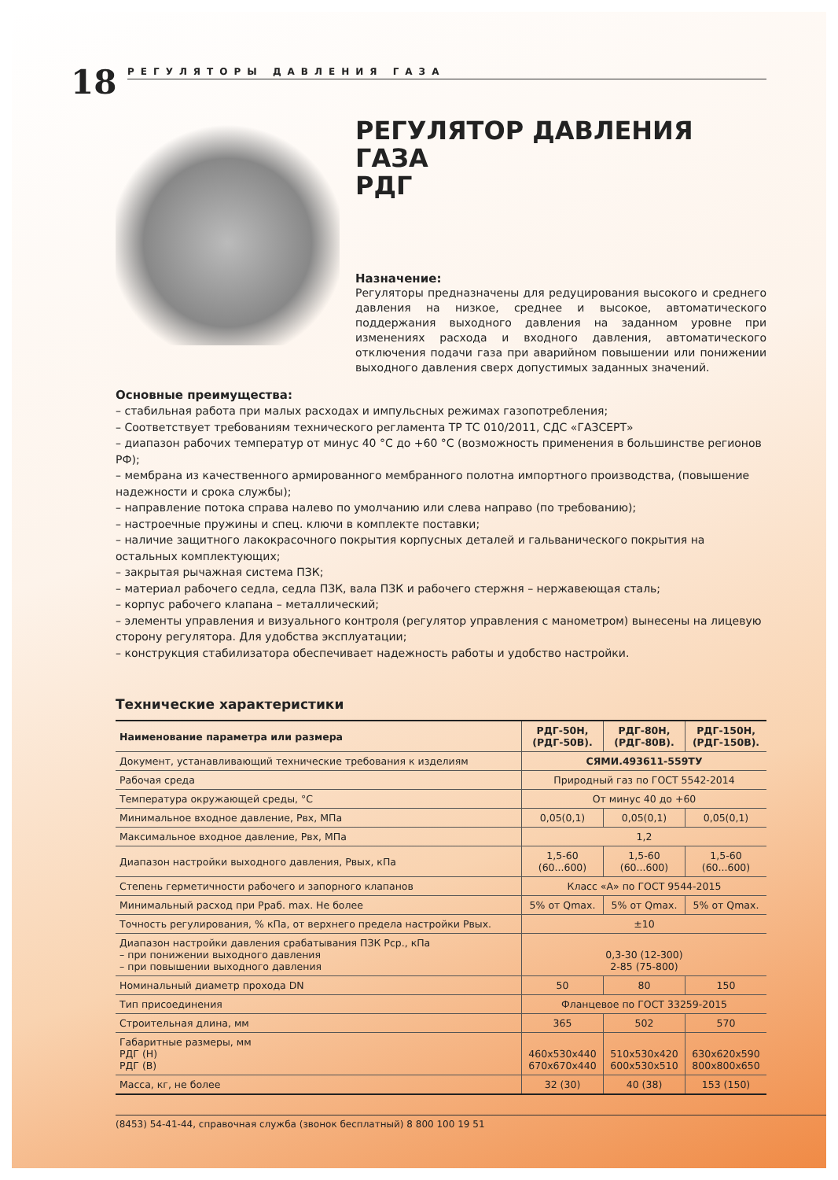18
РЕГУЛЯТОРЫ ДАВЛЕНИЯ ГАЗА
РЕГУЛЯТОР ДАВЛЕНИЯ ГАЗА
РДГ
Назначение:
Регуляторы предназначены для редуцирования высокого и среднего давления на низкое, среднее и высокое, автоматического поддержания выходного давления на заданном уровне при изменениях расхода и входного давления, автоматического отключения подачи газа при аварийном повышении или понижении выходного давления сверх допустимых заданных значений.
Основные преимущества:
– стабильная работа при малых расходах и импульсных режимах газопотребления;
– Соответствует требованиям технического регламента ТР ТС 010/2011, СДС «ГАЗСЕРТ»
– диапазон рабочих температур от минус 40 °С до +60 °С (возможность применения в большинстве регионов РФ);
– мембрана из качественного армированного мембранного полотна импортного производства, (повышение надежности и срока службы);
– направление потока справа налево по умолчанию или слева направо (по требованию);
– настроечные пружины и спец. ключи в комплекте поставки;
– наличие защитного лакокрасочного покрытия корпусных деталей и гальванического покрытия на остальных комплектующих;
– закрытая рычажная система ПЗК;
– материал рабочего седла, седла ПЗК, вала ПЗК и рабочего стержня – нержавеющая сталь;
– корпус рабочего клапана – металлический;
– элементы управления и визуального контроля (регулятор управления с манометром) вынесены на лицевую сторону регулятора. Для удобства эксплуатации;
– конструкция стабилизатора обеспечивает надежность работы и удобство настройки.
Технические характеристики
| Наименование параметра или размера | РДГ-50Н, (РДГ-50В). | РДГ-80Н, (РДГ-80В). | РДГ-150Н, (РДГ-150В). |
| --- | --- | --- | --- |
| Документ, устанавливающий технические требования к изделиям | СЯМИ.493611-559ТУ | | |
| Рабочая среда | Природный газ по ГОСТ 5542-2014 | | |
| Температура окружающей среды, °С | От минус 40 до +60 | | |
| Минимальное входное давление, Рвх, МПа | 0,05(0,1) | 0,05(0,1) | 0,05(0,1) |
| Максимальное входное давление, Рвх, МПа | 1,2 | | |
| Диапазон настройки выходного давления, Рвых, кПа | 1,5-60 (60...600) | 1,5-60 (60...600) | 1,5-60 (60...600) |
| Степень герметичности рабочего и запорного клапанов | Класс «А» по ГОСТ 9544-2015 | | |
| Минимальный расход при Рраб. max. Не более | 5% от Qmax. | 5% от Qmax. | 5% от Qmax. |
| Точность регулирования, % кПа, от верхнего предела настройки Рвых. | ±10 | | |
| Диапазон настройки давления срабатывания ПЗК Рср., кПа – при понижении выходного давления – при повышении выходного давления | 0,3-30 (12-300) 2-85 (75-800) | | |
| Номинальный диаметр прохода DN | 50 | 80 | 150 |
| Тип присоединения | Фланцевое по ГОСТ 33259-2015 | | |
| Строительная длина, мм | 365 | 502 | 570 |
| Габаритные размеры, мм РДГ (Н) РДГ (В) | 460х530х440 670х670х440 | 510х530х420 600х530х510 | 630х620х590 800х800х650 |
| Масса, кг, не более | 32 (30) | 40 (38) | 153 (150) |
(8453) 54-41-44, справочная служба (звонок бесплатный) 8 800 100 19 51